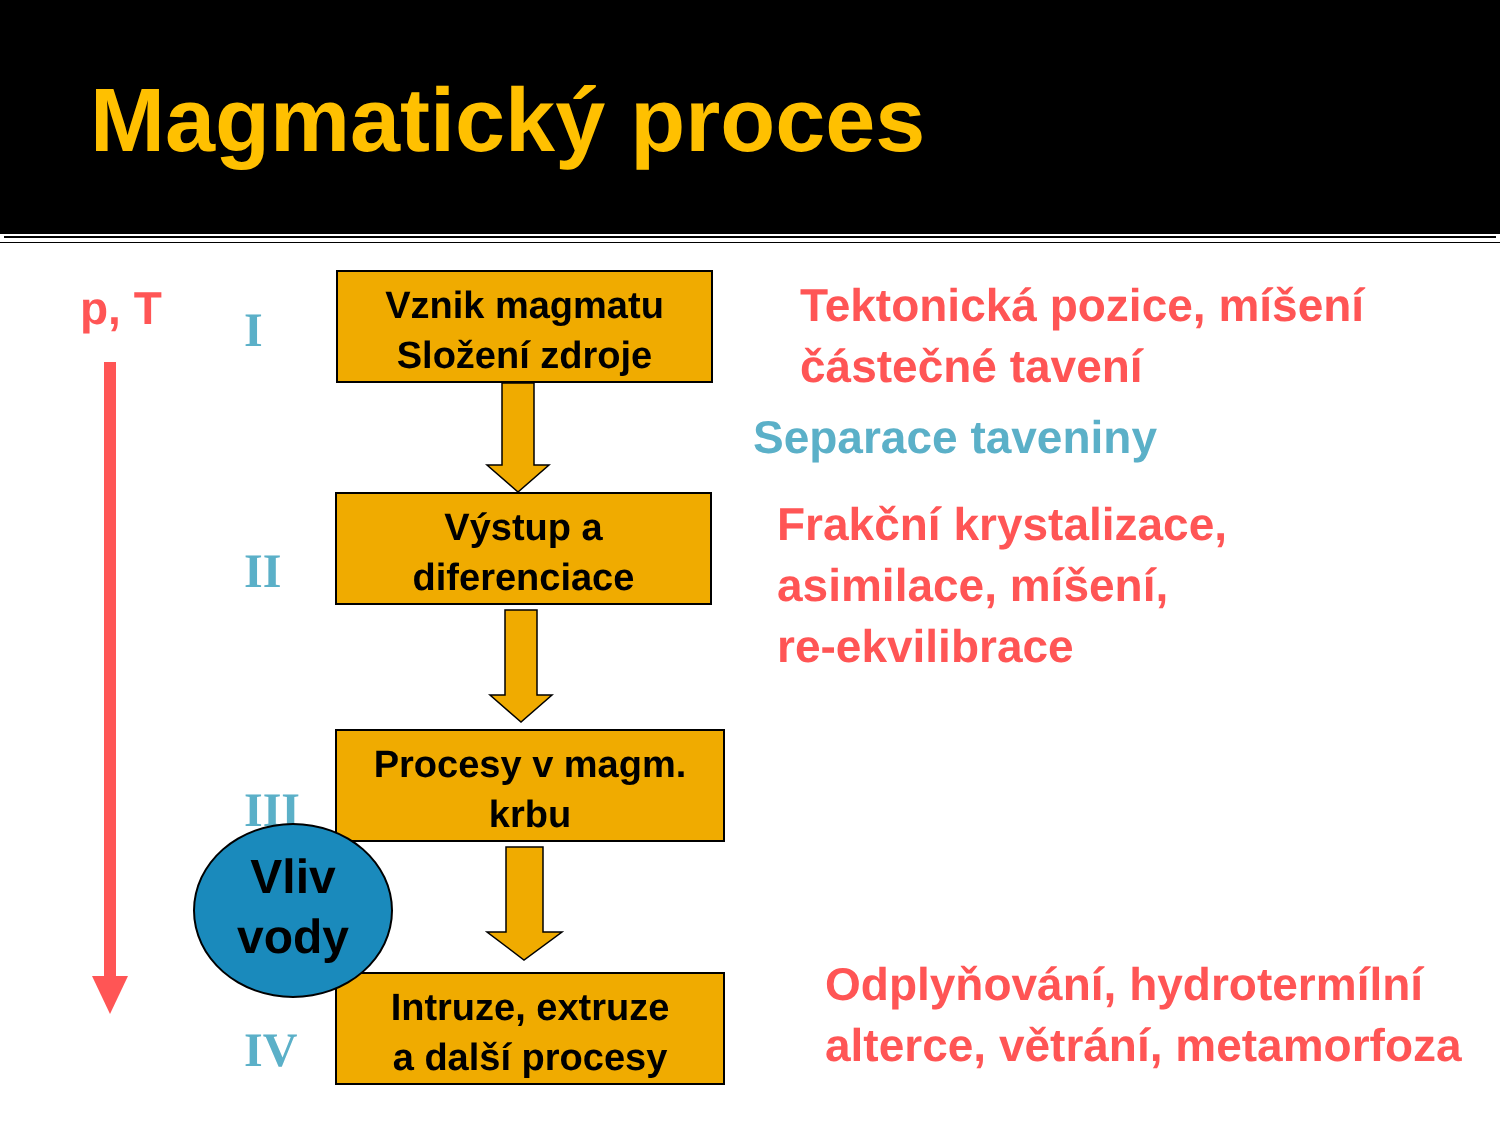Magmatický proces
p, T I
II
III
IV
Vznik magmatu
Složení zdroje
Výstup a
diferenciace
Procesy v magm.
krbu
Intruze, extruze
a další procesy
Vliv
vody
Tektonická pozice, míšení
částečné tavení
Separace taveniny
Frakční krystalizace,
asimilace, míšení,
re-ekvilibrace
Odplyňování, hydrotermílní
alterce, větrání, metamorfoza